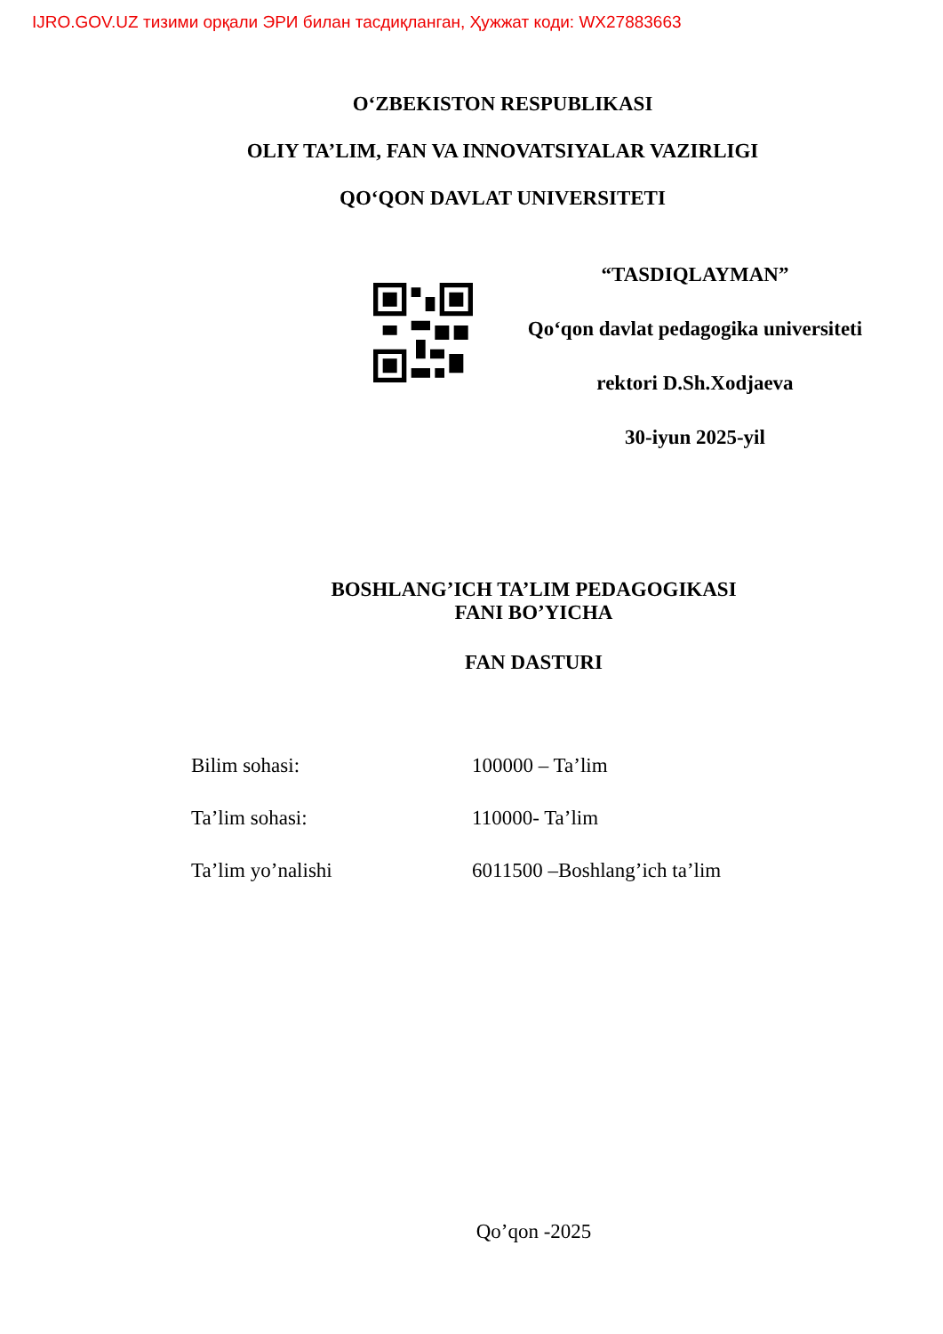IJRO.GOV.UZ тизими орқали ЭРИ билан тасдиқланган, Ҳужжат коди: WX27883663
O‘ZBEKISTON RESPUBLIKASI
OLIY TA’LIM, FAN VA INNOVATSIYALAR VAZIRLIGI
QO‘QON DAVLAT UNIVERSITETI
“TASDIQLAYMAN”
Qo‘qon davlat pedagogika universiteti
rektori D.Sh.Xodjaeva
30-iyun 2025-yil
BOSHLANG’ICH TA’LIM PEDAGOGIKASI
FANI BO’YICHA
FAN DASTURI
Bilim sohasi: 100000 – Ta’lim
Ta’lim sohasi: 110000- Ta’lim
Ta’lim yo’nalishi 6011500 –Boshlang’ich ta’lim
Qo’qon -2025